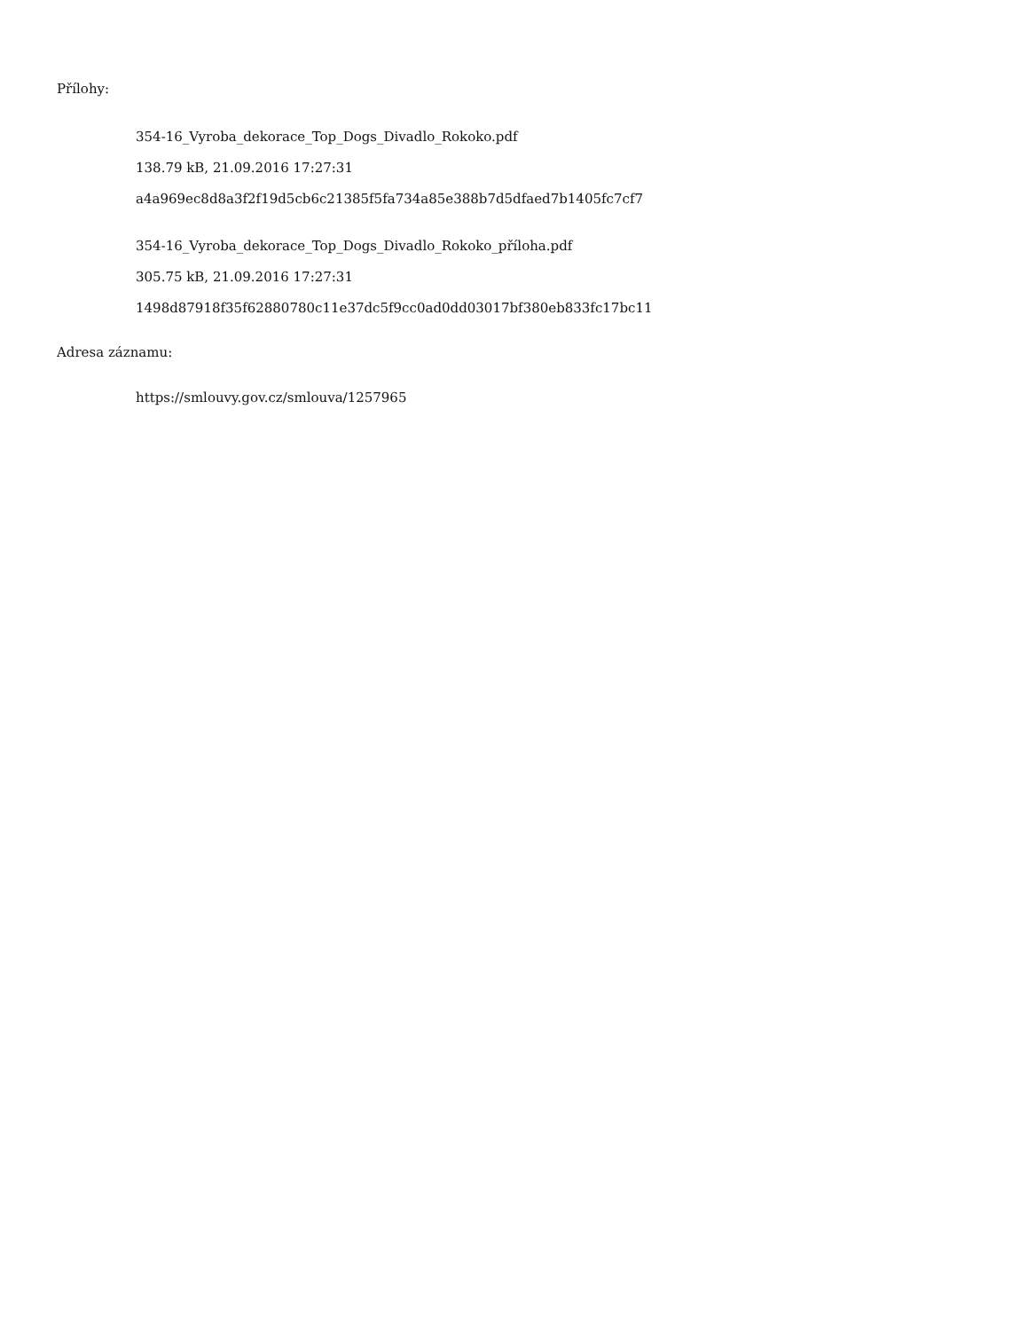Přílohy:
354-16_Vyroba_dekorace_Top_Dogs_Divadlo_Rokoko.pdf
138.79 kB, 21.09.2016 17:27:31
a4a969ec8d8a3f2f19d5cb6c21385f5fa734a85e388b7d5dfaed7b1405fc7cf7
354-16_Vyroba_dekorace_Top_Dogs_Divadlo_Rokoko_příloha.pdf
305.75 kB, 21.09.2016 17:27:31
1498d87918f35f62880780c11e37dc5f9cc0ad0dd03017bf380eb833fc17bc11
Adresa záznamu:
https://smlouvy.gov.cz/smlouva/1257965